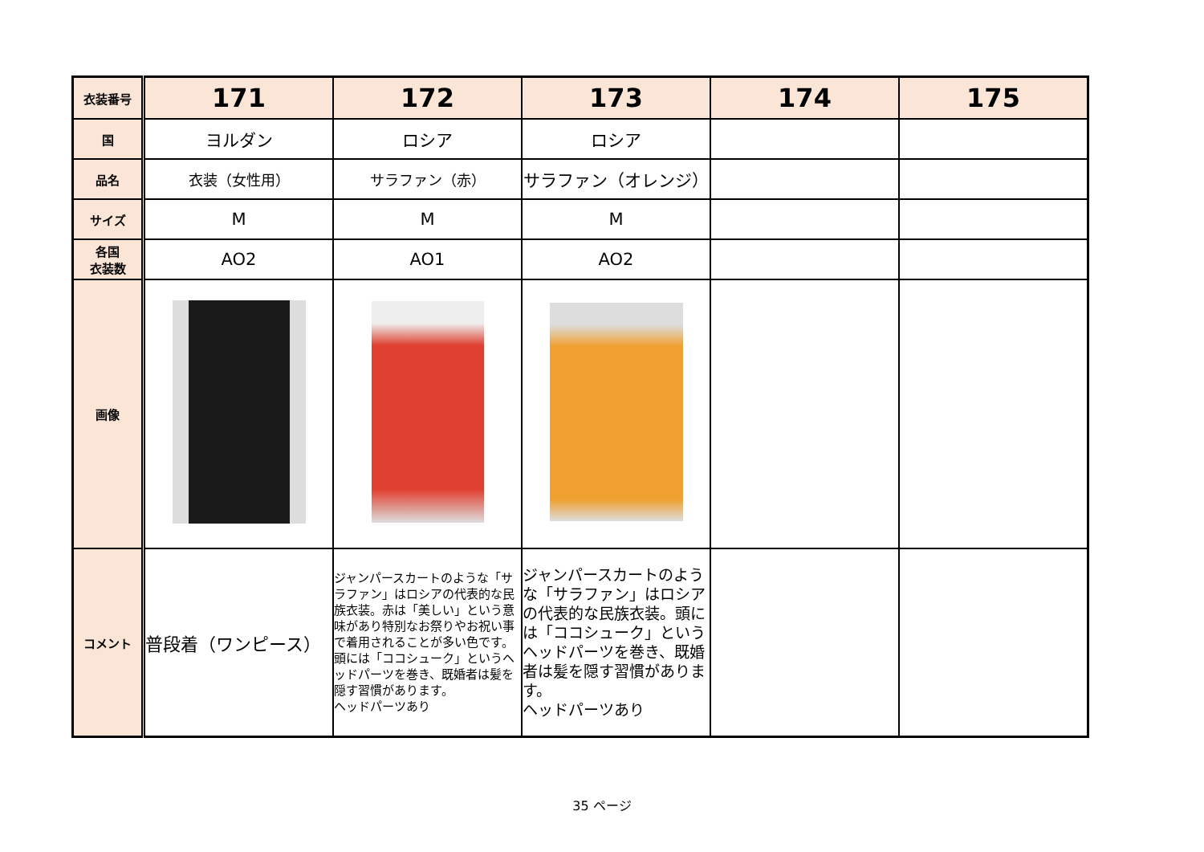| 衣装番号 | 171 | 172 | 173 | 174 | 175 |
| 国 | ヨルダン | ロシア | ロシア | | |
| 品名 | 衣装（女性用） | サラファン（赤） | サラファン（オレンジ） | | |
| サイズ | M | M | M | | |
| 各国 衣装数 | AO2 | AO1 | AO2 | | |
| 画像 | | | | | |
| コメント | 普段着（ワンピース） | ジャンパースカートのような「サラファン」はロシアの代表的な民族衣装。赤は「美しい」という意味があり特別なお祭りやお祝い事で着用されることが多い色です。頭には「ココシューク」というヘッドパーツを巻き、既婚者は髪を隠す習慣があります。 ヘッドパーツあり | ジャンパースカートのような「サラファン」はロシアの代表的な民族衣装。頭には「ココシューク」というヘッドパーツを巻き、既婚者は髪を隠す習慣があります。 ヘッドパーツあり | | |
35 ページ